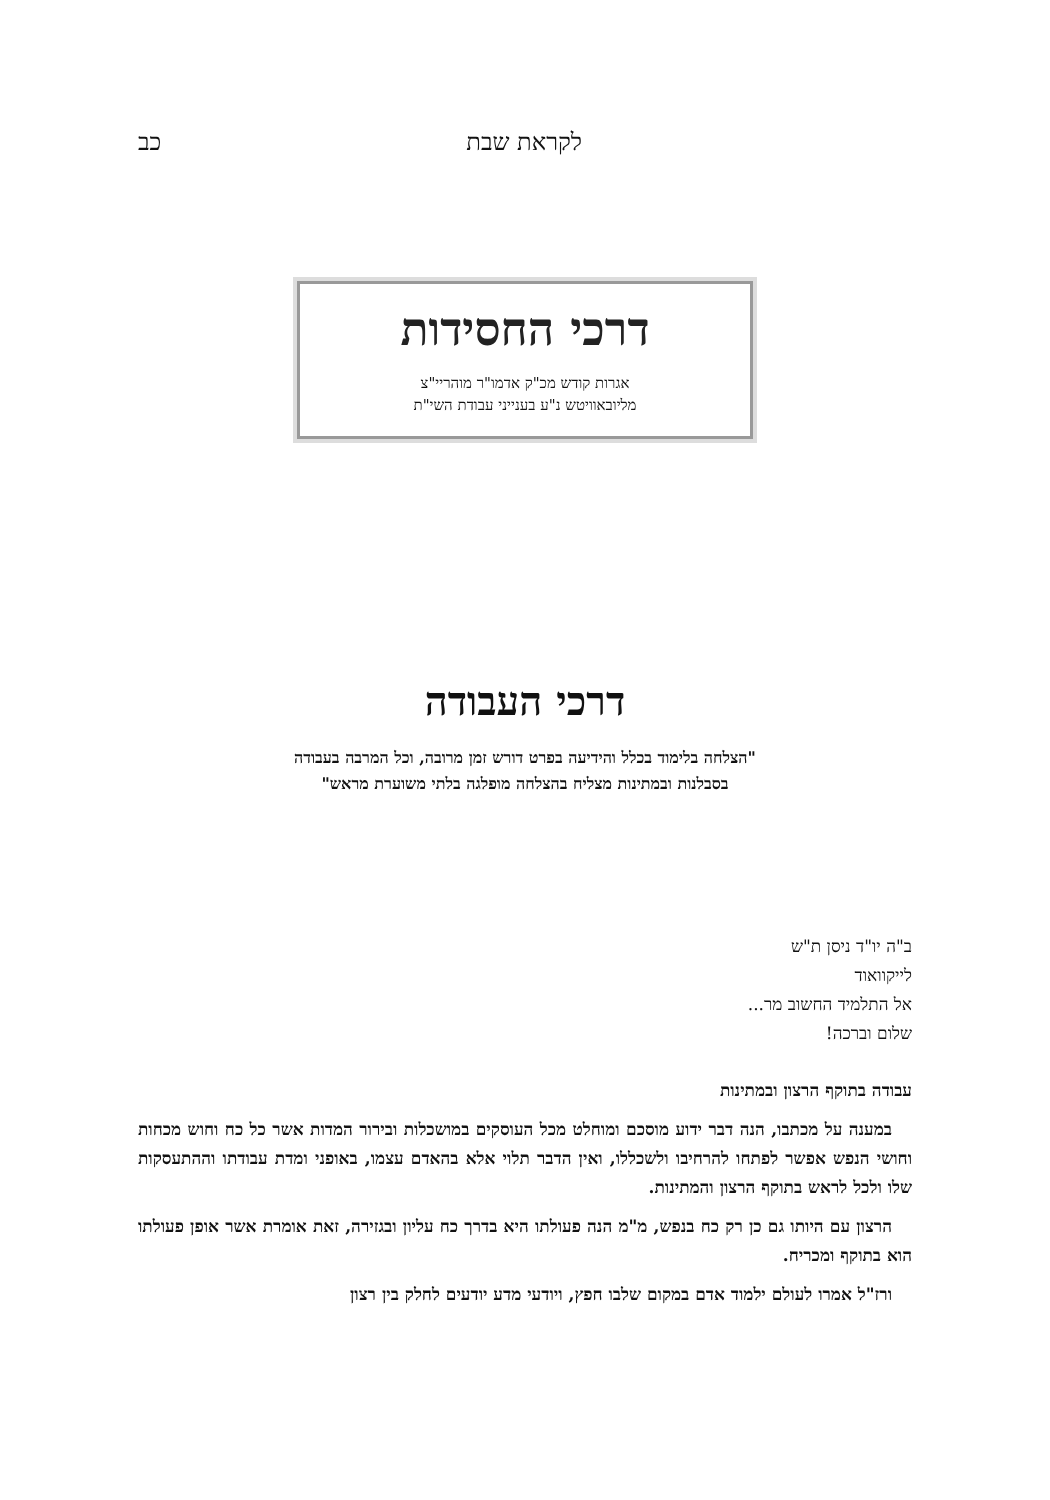לקראת שבת כב
דרכי החסידות
אגרות קודש מכ"ק אדמו"ר מוהריי"צ
מליובאוויטש נ"ע בענייני עבודת השי"ת
דרכי העבודה
"הצלחה בלימוד בכלל והידיעה בפרט דורש זמן מרובה, וכל המרבה בעבודה
בסבלנות ובמתינות מצליח בהצלחה מופלגה בלתי משוערת מראש"
ב"ה יו"ד ניסן ת"ש
לייקוואוד
אל התלמיד החשוב מר...
שלום וברכה!
עבודה בתוקף הרצון ובמתינות
במענה על מכתבו, הנה דבר ידוע מוסכם ומוחלט מכל העוסקים במושכלות ובירור המדות אשר כל כח וחוש מכחות וחושי הנפש אפשר לפתחו להרחיבו ולשכללו, ואין הדבר תלוי אלא בהאדם עצמו, באופני ומדת עבודתו וההתעסקות שלו ולכל לראש בתוקף הרצון והמתינות.
הרצון עם היותו גם כן רק כח בנפש, מ"מ הנה פעולתו היא בדרך כח עליון ובגזירה, זאת אומרת אשר אופן פעולתו הוא בתוקף ומכריח.
ורז"ל אמרו לעולם ילמוד אדם במקום שלבו חפץ, ויודעי מדע יודעים לחלק בין רצון